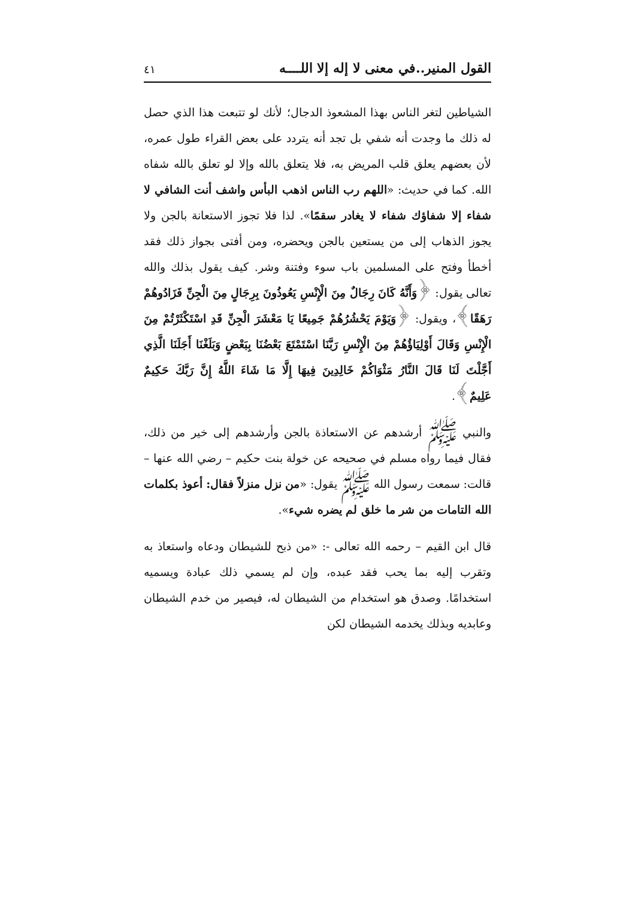القول المنير..في معنى لا إله إلا اللــــه ٤١
الشياطين لتغر الناس بهذا المشعوذ الدجال؛ لأنك لو تتبعت هذا الذي حصل له ذلك ما وجدت أنه شفي بل تجد أنه يتردد على بعض القراء طول عمره، لأن بعضهم يعلق قلب المريض به، فلا يتعلق بالله وإلا لو تعلق بالله شفاه الله. كما في حديث: «اللهم رب الناس اذهب البأس واشف أنت الشافي لا شفاء إلا شفاؤك شفاء لا يغادر سقمًا». لذا فلا تجوز الاستعانة بالجن ولا يجوز الذهاب إلى من يستعين بالجن ويحضره، ومن أفتى بجواز ذلك فقد أخطأ وفتح على المسلمين باب سوء وفتنة وشر. كيف يقول بذلك والله تعالى يقول: ﴿وَأَنَّهُ كَانَ رِجَالٌ مِنَ الْإِنْسِ يَعُوذُونَ بِرِجَالٍ مِنَ الْجِنِّ فَزَادُوهُمْ رَهَقًا﴾، ويقول: ﴿وَيَوْمَ يَحْشُرُهُمْ جَمِيعًا يَا مَعْشَرَ الْجِنِّ قَدِ اسْتَكْثَرْتُمْ مِنَ الْإِنْسِ وَقَالَ أَوْلِيَاؤُهُمْ مِنَ الْإِنْسِ رَبَّنَا اسْتَمْتَعَ بَعْضُنَا بِبَعْضٍ وَبَلَغْنَا أَجَلَنَا الَّذِي أَجَّلْتَ لَنَا قَالَ النَّارُ مَثْوَاكُمْ خَالِدِينَ فِيهَا إِلَّا مَا شَاءَ اللَّهُ إِنَّ رَبَّكَ حَكِيمٌ عَلِيمٌ﴾.
والنبي ﷺ أرشدهم عن الاستعاذة بالجن وأرشدهم إلى خير من ذلك، فقال فيما رواه مسلم في صحيحه عن خولة بنت حكيم – رضي الله عنها – قالت: سمعت رسول الله ﷺ يقول: «من نزل منزلاً فقال: أعوذ بكلمات الله التامات من شر ما خلق لم يضره شيء».
قال ابن القيم – رحمه الله تعالى -: «من ذبح للشيطان ودعاه واستعاذ به وتقرب إليه بما يحب فقد عبده، وإن لم يسمي ذلك عبادة ويسميه استخدامًا. وصدق هو استخدام من الشيطان له، فيصير من خدم الشيطان وعابديه وبذلك يخدمه الشيطان لكن